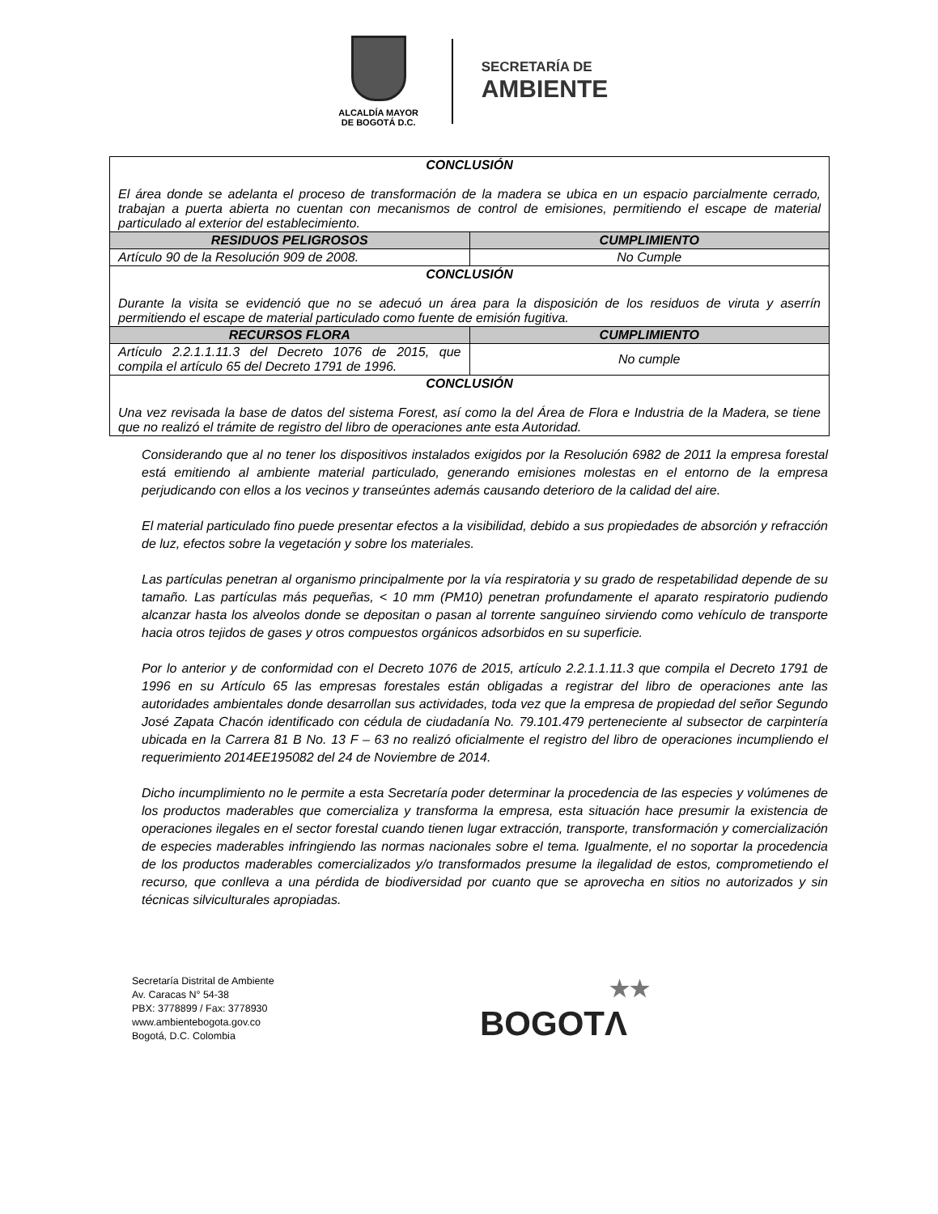ALCALDÍA MAYOR
DE BOGOTÁ D.C.
SECRETARÍA DE
AMBIENTE
| CONCLUSIÓN El área donde se adelanta el proceso de transformación de la madera se ubica en un espacio parcialmente cerrado, trabajan a puerta abierta no cuentan con mecanismos de control de emisiones, permitiendo el escape de material particulado al exterior del establecimiento. | |
| RESIDUOS PELIGROSOS | CUMPLIMIENTO |
| Artículo 90 de la Resolución 909 de 2008. | No Cumple |
| CONCLUSIÓN Durante la visita se evidenció que no se adecuó un área para la disposición de los residuos de viruta y aserrín permitiendo el escape de material particulado como fuente de emisión fugitiva. | |
| RECURSOS FLORA | CUMPLIMIENTO |
| Artículo 2.2.1.1.11.3 del Decreto 1076 de 2015, que compila el artículo 65 del Decreto 1791 de 1996. | No cumple |
| CONCLUSIÓN Una vez revisada la base de datos del sistema Forest, así como la del Área de Flora e Industria de la Madera, se tiene que no realizó el trámite de registro del libro de operaciones ante esta Autoridad. | |
Considerando que al no tener los dispositivos instalados exigidos por la Resolución 6982 de 2011 la empresa forestal está emitiendo al ambiente material particulado, generando emisiones molestas en el entorno de la empresa perjudicando con ellos a los vecinos y transeúntes además causando deterioro de la calidad del aire.
El material particulado fino puede presentar efectos a la visibilidad, debido a sus propiedades de absorción y refracción de luz, efectos sobre la vegetación y sobre los materiales.
Las partículas penetran al organismo principalmente por la vía respiratoria y su grado de respetabilidad depende de su tamaño. Las partículas más pequeñas, < 10 mm (PM10) penetran profundamente el aparato respiratorio pudiendo alcanzar hasta los alveolos donde se depositan o pasan al torrente sanguíneo sirviendo como vehículo de transporte hacia otros tejidos de gases y otros compuestos orgánicos adsorbidos en su superficie.
Por lo anterior y de conformidad con el Decreto 1076 de 2015, artículo 2.2.1.1.11.3 que compila el Decreto 1791 de 1996 en su Artículo 65 las empresas forestales están obligadas a registrar del libro de operaciones ante las autoridades ambientales donde desarrollan sus actividades, toda vez que la empresa de propiedad del señor Segundo José Zapata Chacón identificado con cédula de ciudadanía No. 79.101.479 perteneciente al subsector de carpintería ubicada en la Carrera 81 B No. 13 F – 63 no realizó oficialmente el registro del libro de operaciones incumpliendo el requerimiento 2014EE195082 del 24 de Noviembre de 2014.
Dicho incumplimiento no le permite a esta Secretaría poder determinar la procedencia de las especies y volúmenes de los productos maderables que comercializa y transforma la empresa, esta situación hace presumir la existencia de operaciones ilegales en el sector forestal cuando tienen lugar extracción, transporte, transformación y comercialización de especies maderables infringiendo las normas nacionales sobre el tema. Igualmente, el no soportar la procedencia de los productos maderables comercializados y/o transformados presume la ilegalidad de estos, comprometiendo el recurso, que conlleva a una pérdida de biodiversidad por cuanto que se aprovecha en sitios no autorizados y sin técnicas silviculturales apropiadas.
Secretaría Distrital de Ambiente
Av. Caracas N° 54-38
PBX: 3778899 / Fax: 3778930
www.ambientebogota.gov.co
Bogotá, D.C. Colombia
★★
BOGOTΛ